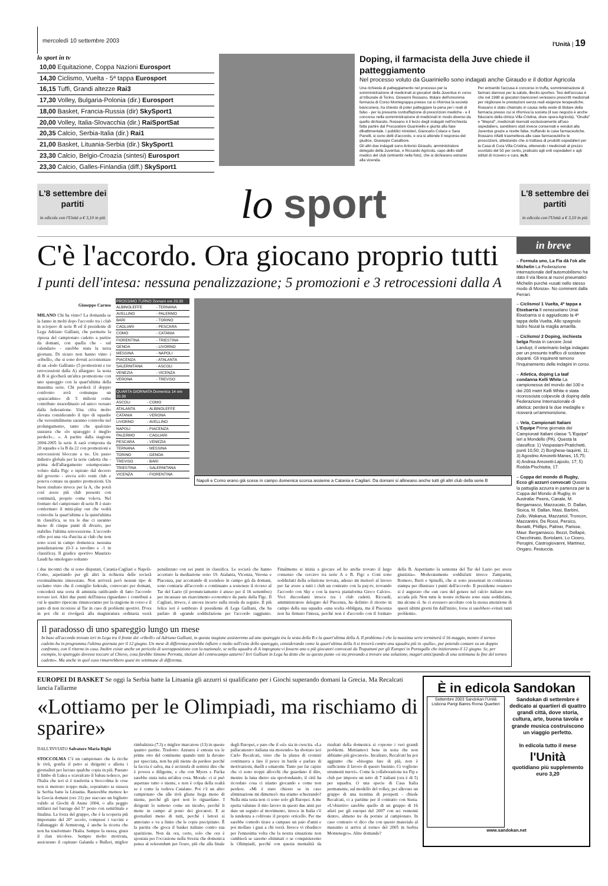mercoledì 10 settembre 2003 l'Unità | 19
lo sport in tv
10,00 Equitazione, Coppa Nazioni Eurosport
14,30 Ciclismo, Vuelta - 5ª tappa Eurosport
16,15 Tuffi, Grandi altezze Rai3
17,30 Volley, Bulgaria-Polonia (dir.) Eurosport
18,00 Basket, Francia-Russia (dir) SkySport1
20,00 Volley, Italia-Slovacchia (dir.) RaiSportSat
20,35 Calcio, Serbia-Italia (dir.) Rai1
21,00 Basket, Lituania-Serbia (dir.) SkySport1
23,30 Calcio, Belgio-Croazia (sintesi) Eurosport
23,30 Calcio, Galles-Finlandia (diff.) SkySport1
Doping, il farmacista della Juve chiede il patteggiamento
Nel processo voluto da Guariniello sono indagati anche Giraudo e il dottor Agricola
Una richiesta di patteggiamento nel processo per la somministrazione di medicinali ai giocatori della Juventus in corso al tribunale di Torino. Giovanni Rossano, titolare dell'omonima farmacia di Corso Montegrappa presso cui si riforniva la società bianconera, ha chiesto di poter patteggiare la pena per i reati di falso - per la presunta contraffazione di prescrizioni mediche - e il concorso nella somministrazione di medicinali in modo diverso da quello dichiarato. Rossano è il terzo degli indagati nell'inchiesta fatta partire dal Procuratore Guariniello e giunta alla fase dibattimentale. I pubblici ministeri, Giancarlo Colace e Sara Panelli, si sono detti d'accordo, e ora si attende il responso del giudice, Giuseppe Casalbore.
Gli altri due indagati sono Antonio Giraudo, amministratore delegato della Juventus, e Riccardo Agricola, capo dello staff medico del club (entrambi nella foto), che si dichiarano estranei alla vicenda.
Per entrambi l'accusa è concorso in truffa, somministrazione di farmaci dannosi per la salute, illecito sportivo. Tesi dell'accusa è che nel 1998 ai giocatori bianconeri venissero prescritti medicinali per migliorare le prestazioni senza reali esigenze terapeutiche. Rossano è stato chiamato in causa nella veste di titolare della farmacia presso cui si riforniva la societa (il suo negozio è anche fiduciario della clinica Villa Cristina, dove opera Agricola). "Orudis" e "Mepral", medicinali riservati esclusivamente all'uso ospedaliero, sarebbero stati invece conservati e venduti alla Juventus grazie a ricette false, truffando le case farmaceutiche. Rossano infatti trasmetteva alle case farmaceutiche le prescrizioni, attestando che si trattava di prodotti ospedalieri per la Casa di Cura Villa Cristina, ottenendo i medicinali al prezzo scontato del 50 per cento, praticato agli enti ospedalieri e agli istituti di ricovero e cura. m.fr.
L'8 settembre dei partiti
in edicola con l'Unità a € 3,10 in più
lo sport
L'8 settembre dei partiti
in edicola con l'Unità a € 3,10 in più
C'è l'accordo. Ora giocano proprio tutti
I punti dell'intesa: nessuna penalizzazione; 5 promozioni e 3 retrocessioni dalla A
Giuseppe Caruso
MILANO Chi ha vinto? La domanda se la fanno in molti dopo l'accordo tra i club in sciopero di serie B ed il presidente di Lega Adriano Galliani, che permette la ripresa del campionato cadetto a partire da domani, con quella che - sul calendario - sarebbe stata la terza giornata. Di sicuro non hanno vinto i «ribelli», che si sono dovuti accontentare di un «lodo Galliani» (5 promozioni e tre retrocessioni dalla A) allargato: la sesta di B si giocherà un'altra promozione con uno spareggio con la quart'ultima della massima serie. Chi perderà il doppio confronto avrà comunque un «paracadute» di 5 milioni come contributo straordinario ed unico versato dalla federazione. Una cifra molto elevata considerando il tipo di squadre che verosimilmente saranno coinvolte nel prolungamento, tanto che qualcuno sussurra che «lo spareggio è meglio perderlo... ». A partire dalla stagione 2004-2005 la serie A sarà composta da 20 squadre e la B da 22 con promozioni e retrocessioni bloccate a tre. Un passo indietro globale per la serie cadetta che - prima dell'allargamento estemporaneo voluto dalla Figc e ispirato dal decreto del governo - aveva solo venti club e poteva contare su quattro promozioni. Un buon risultato invece per la A, che potrà così avere più club presenti con continuità, proprio come voleva. Nel formato del campionato di serie B è stato confermato il mini-play out che vedrà coinvolte la quart'ultima e la quint'ultima in classifica, se tra le due ci saranno meno di cinque punti di divario, per stabilire l'ultima retrocessione. L'accordo offre poi una via d'uscita ai club che non sono scesi in campo domenica: nessuna penalizzazione (0-3 a tavolino e -1 in classifica). Il giudice sportivo Maurizio Laudi ha omologato soltanto
| PROSSIMO TURNO Domani ore 20.30 | |
| --- | --- |
| ALBINOLEFFE | - TERNANA |
| AVELLINO | - PALERMO |
| BARI | - TORINO |
| CAGLIARI | - PESCARA |
| COMO | - CATANIA |
| FIORENTINA | - TRIESTINA |
| GENOA | - LIVORNO |
| MESSINA | - NAPOLI |
| PIACENZA | - ATALANTA |
| SALERNITANA | - ASCOLI |
| VENEZIA | - VICENZA |
| VERONA | - TREVISO |
| QUARTA GIORNATA Domenica 14 ore 20.30 | |
| --- | --- |
| ASCOLI | - COMO |
| ATALANTA | - ALBINOLEFFE |
| CATANIA | - VERONA |
| LIVORNO | - AVELLINO |
| NAPOLI | - PIACENZA |
| PALERMO | - CAGLIARI |
| PESCARA | - VENEZIA |
| TERNANA | - MESSINA |
| TORINO | - GENOA |
| TREVISO | - BARI |
| TRIESTINA | - SALERNITANA |
| VICENZA | - FIORENTINA |
Napoli e Como erano già scese in campo domenica scorsa assieme a Catania e Cagliari. Da domani si allineano anche tutti gli altri club della serie B
i due incontri che si sono disputati, Catania-Cagliari e Napoli-Como, aspettando per gli altri la richiesta delle società eventualmente interessate. Non arriverà però nessun tipo di reclamo visto che il consiglio federale, convocato per domani, concederà una sorta di amnistia ratificando di fatto l'accordo trovato ieri. Altri due punti dell'intesa riguardano i contributi a cui le quattro ripescate rinunceranno per la stagione in corso e il patto di non ricorrere al Tar in caso di problemi sportivi. D'ora in poi chi si rivolgerà alla magistratura ordinaria verrà penalizzato con sei punti in classifica. Le società che hanno accettato la mediazione sono 19. Atalanta, Vicenza, Verona e Piacenza, pur accettando di scendere in campo già da domani, sono contrarie all'accordo e continuano a sostenere il ricorso al Tar del Lazio (il pronunciamento è atteso per il 16 settembre) per incassare un risarcimento economico da parte della Figc. Il Cagliari, invece, è ancora incerto sulla strada da seguire. Il più felice ieri è sembrato il presidente di Lega Galliani, che ha parlato di «grande soddisfazione per l'accordo raggiunto. Finalmente si inizia a giocare ed ho anche trovato il largo consenso che cercavo tra serie A e B. Figc e Coni sono soddisfatti della soluzione trovata, adesso mi metterò al lavoro per far avere a tutti i club un contratto con la pay-tv, trovando l'accordo con Sky e con la nuova piattaforma Gioco Calcio». Voci discordanti invece tra i club cadetti. Riccardi, amministratore delegato del Piacenza, ha definito il ritorno in campo della sua squadra «una scelta obbligata, ma il Piacenza non ha firmato l'intesa, perché non è d'accordo con il formato della B. Aspettiamo la sentenza del Tar del Lazio per avere giustizia». Moderatamente soddisfatti invece Zamparini, Romero, Berti e Spinelli, che si sono presentati in conferenza stampa per illustrare i punti dell'accordo. Il presidente rosanero si è augurato che «un caos del genere nel calcio italiano non accada più. Non tutte le nostre richieste sono state soddisfatte, ma alcune sì. Se ci avessero ascoltato con la stessa attenzione di questi ultimi giorni fin dall'inizio, forse si sarebbero evitati tanti problemi».
Il paradosso di uno spareggio lungo un mese
In base all'accordo trovato ieri in Lega tra il fronte dei «ribelli» ed Adriano Galliani, in questa stagione assisteremo ad uno spareggio tra la sesta della B e la quart'ultima della A. Il problema è che la massima serie terminerà il 16 maggio, mentre il torneo cadetto ha in programma l'ultima giornata per il 12 giugno. Un mese di differenza potrebbe influire e molto sull'esito dello spareggio, considerando come la quart'ultima della A si troverà contro una squadra più in «palla», pur potendo contare su un doppio confronto, con il ritorno in casa. Inoltre esiste anche un pericolo di sovrapposizione con la nazionale, se nella squadra di A impegnata vi fossero uno o più giocatori convocati da Trapattoni per gli Europei in Portogallo che inizieranno il 12 giugno. Se, per esempio, lo spareggio dovesse toccare al Chievo, cosa farebbe Simone Perrotta, titolare del centrocampo azzurro? Ieri Galliani in Lega ha detto che su questo punto «si sta provando a trovare una soluzione, magari anticipando di una settimana la fine del torneo cadetto». Ma anche in quel caso rimarrebbero quasi tre settimane di differenza.
in breve
– Formula uno, La Fia dà l'ok alle Michelin La Federazione internazionale dell'automobilismo ha dato il via libera ai nuovi pneumatici Michelin purché «usati nello stesso modo di Monza». No comment dalla Ferrari.
– Ciclismo/ 1 Vuelta, 4ª tappa a Etxebarria Il venezuelano Unai Etxebarria si è aggiudicato la 4ª tappa della Vuelta, Allo spagnolo Isidro Nozal la maglia amarilla.
– Ciclismo/ 2 Doping, inchiesta belga Resta in carcere José Landuyt, il veterinario belga indagato per un presunto traffico di sostanze dopanti. Gli inquirenti temono l'inquinamento delle indagini in corso.
– Atletica, doping La Iaaf condanna Kelli White La campionessa del mondo dei 100 e dei 200 metri Kelli White è stata riconosciuta colpevole di doping dalla Federazione Internazionale di atletica: perderà le due medaglie e riceverà un'ammonizione.
– Vela, Campionati Italiani L'Equipe Prima giornata dei Campionati Italiani classe "L'Equipe" ieri a Mondello (PA). Questa la classifica: 1) Vespasiani-Pratichetti, punti 10,50; 2) Borghese-Iaquinti, 11; 3) Agostino Amoretti-Manes, 15,75; 4) Andrea Amoretti-Lajoolo, 17; 5) Rodda-Pischiutta, 17.
– Coppa del mondo di Rugby, Ecco gli azzurri convocati Questa la pattuglia azzurra in partenza per la Coppa del Mondo di Rugby, in Australia: Peens, Canale, M. Bergamasco, Mazzucato, D. Dallan, Stoica, M. Dallan, Masi, Barbini, Zullo, Wakarua, Mazzariol, Troncon, Mazzantini, De Rossi, Persico, Benatti, Phillips, Palmer, Parisse, Maur. Bergamasco, Bezzi, Dellapè, Checchinato, Bortolami, Lo Cicero, Perugini, Castrogiovanni, Martinez, Ongaro, Festuccia.
EUROPEI DI BASKET Se oggi la Serbia batte la Lituania gli azzurri si qualificano per i Giochi superando domani la Grecia. Ma Recalcati lancia l'allarme
«Lottiamo per le Olimpiadi, ma rischiamo di sparire»
DALL'INVIATO Salvatore Maria Righi
STOCCOLMA C'è un campionato che fa ricche le tivù, gonfia il petto ai dirigenti e alletta i giornalisti per lucrare qualche copia in più. Passato il limbo di Lulea e scavalcato il babau tedesco, per l'Italia che ieri si è trasferita a Stoccolma le cose non si mettono troppo male, soprattutto se stasera la Serbia batte la Lituania. Basterebbe mettere ko la Grecia domani (ore 21) per staccare un biglietto valido ai Giochi di Atene 2004, o alla peggio infilarsi nel barrage del 5° posto con semifinale e finalina. La forza del gruppo, che è la scoperta più importante del 20° secolo, compresi i vaccini e l'allunaggio di Armstrong, è anche la ricetta che non ha trasformato l'Italia. Sempre la stessa, giura il clan tricolore. Sempre molto motivata, assicurano il capitano Galanda e Bulleri, miglior rimbalzista (7.3) e miglior marcatore (13) in queste quattro partite. Tradotto: Azzurra è entrata tra le prime otto del continente quando tutti la davano per spacciata, non ha più niente da perdere perché la faccia è salva, ma è arcistufa di sentirsi dire che è povera e diligente, e che con Myers e Fucka sarebbe stata tutta un'altra cosa. Morale: ci si può aspettare tutto o niente, e non è colpa della realtà se è come la vedeva Catalano. Poi c'è un altro campionato che alle tivù gliene frega meno di niente, perché gli spot non lo riguardano. I dirigenti lo temono come un incubo, perché li mette in campo al posto dei giocatori. E ai giornalisti meno di tutti, perché i lettori si annoiano e va a finire che le copie precipitano. È la partita che gioca il basket italiano contro sua sparizione. Non da ora, certo, solo che ora è spostata per l'occasione nella Svezia che domenica pensa al referendum per l'euro, più che alla finale degli Europei, e pare che il «sì» sia in crescita. «La pallacanestro italiana sta morendo» ha sbottato ieri Carlo Recalcati, visto che la platea di cronisti continuava a fare il pesce in barile e parlare di motivazioni, duelli e ematomi. Tanto per far capire che ci sono troppi allocchi che guardano il dito, mentre la luna dietro sta sprofondando, il cittì ha ricordato cosa ci stiamo giocando e come non perdere. «Mi è stato chiesto se in caso eliminazione mi dimetterò: ma stiamo scherzando? Nella mia testa non ci sono solo gli Europei. A me spetta valutare il mio lavoro in questi due anni per dare un seguito al movimento, invece in Italia c'è la tendenza a coltivare il proprio orticello. Per me sarebbe comodo tirare a campare un paio d'anni e poi mollare i guai a chi verrà. Invece vi ribadisco per l'ennesima volta che la nostra situazione non cambierà se saremo eliminati o se conquisteremo le Olimpiadi, perché con questa mentalità da risultati della domenica si coprono i veri grandi problemi. Mettiamoci bene in testa che non abbiamo più giocatori». Incalzato, Recalcati ha poi aggiunto che «bisogna fare di più, non è sufficiente il lavoro di questo biennio. Ci vogliono strumenti nuovi». Come la collaborazione tra Fip e club per imporre un tetto di 7 italiani (ora è di 5) per squadra. O una specie di Casa Italia permanente, sul modello del volley, per allevare un gruppo di una trentina di prospetti - chiede Recalcati, ct a partime per il contratto con Siena. «L'obiettivo sarebbe quello di un gruppo di 16 atleti per gli europei del 2007 con sei ventenni dentro, almeno tre da portare al campionato. In caso contrario vi dico che con questo materiale al massimo si arriva al torneo del 2005 in Serbia Montenegro». Altre domande?
È in edicola Sandokan
Settembre 2003 Sandokan l'Unità Lisbona Parigi Baires Roma Quartieri
Sandokan di settembre è dedicato ai quartieri di quattro grandi città, dove storia, cultura, arte, buona tavola e grande musica costruiscono un viaggio perfetto.
In edicola tutto il mese
l'Unità
quotidiano più supplemento euro 3,20
www.sandokan.net